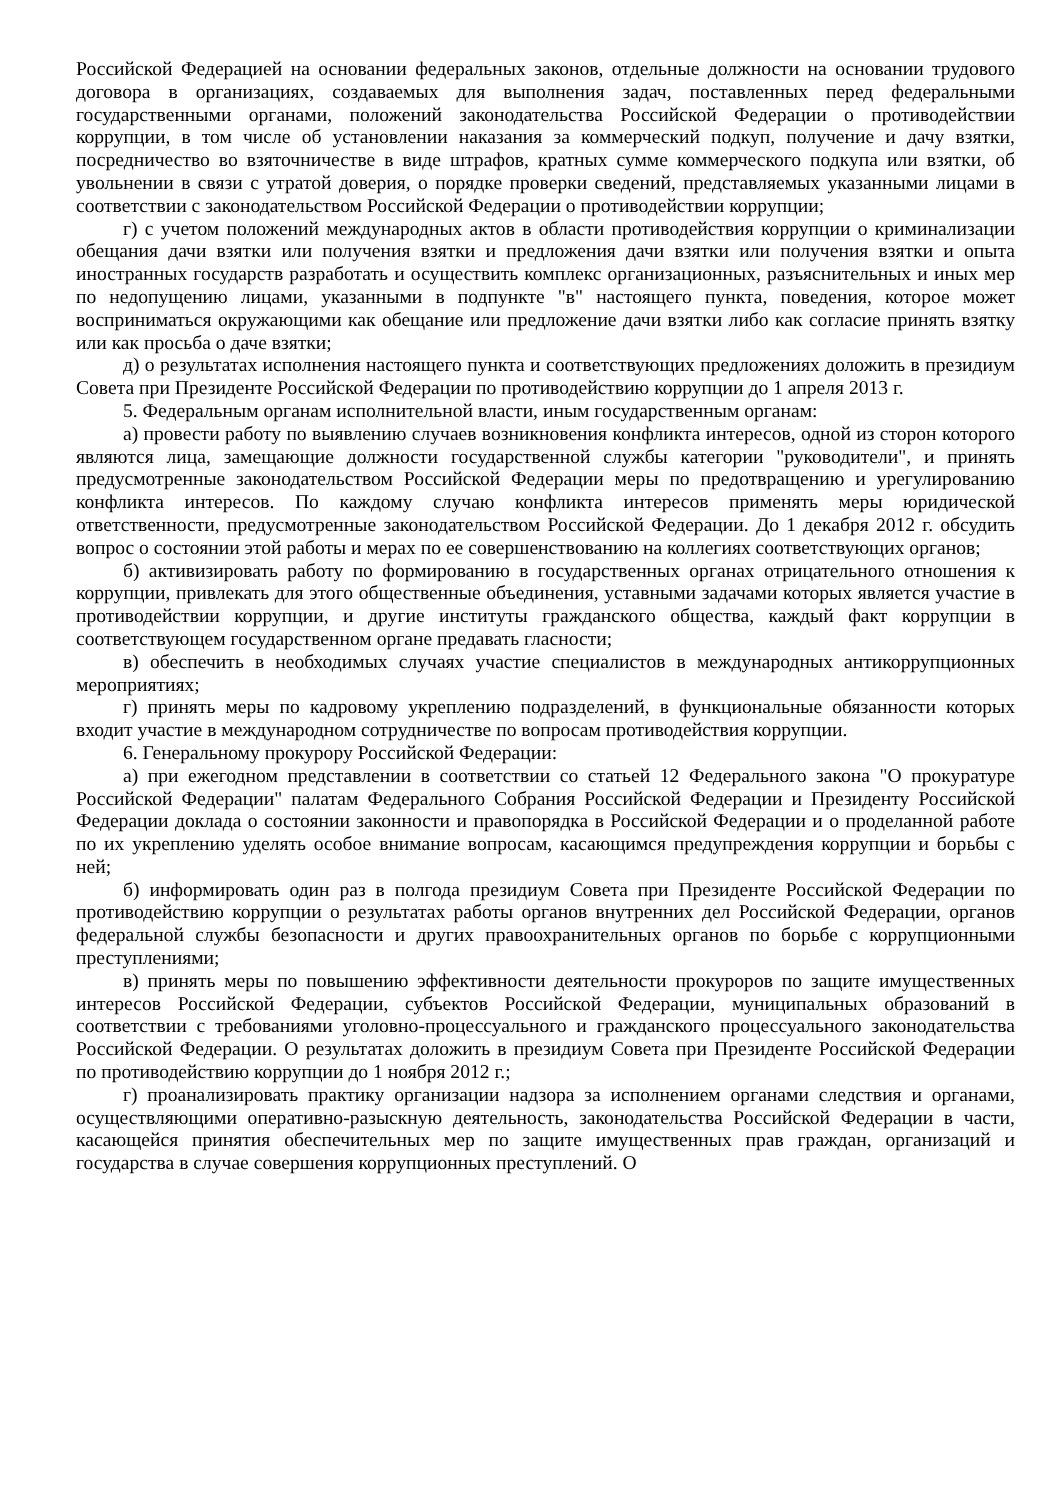Российской Федерацией на основании федеральных законов, отдельные должности на основании трудового договора в организациях, создаваемых для выполнения задач, поставленных перед федеральными государственными органами, положений законодательства Российской Федерации о противодействии коррупции, в том числе об установлении наказания за коммерческий подкуп, получение и дачу взятки, посредничество во взяточничестве в виде штрафов, кратных сумме коммерческого подкупа или взятки, об увольнении в связи с утратой доверия, о порядке проверки сведений, представляемых указанными лицами в соответствии с законодательством Российской Федерации о противодействии коррупции;
г) с учетом положений международных актов в области противодействия коррупции о криминализации обещания дачи взятки или получения взятки и предложения дачи взятки или получения взятки и опыта иностранных государств разработать и осуществить комплекс организационных, разъяснительных и иных мер по недопущению лицами, указанными в подпункте "в" настоящего пункта, поведения, которое может восприниматься окружающими как обещание или предложение дачи взятки либо как согласие принять взятку или как просьба о даче взятки;
д) о результатах исполнения настоящего пункта и соответствующих предложениях доложить в президиум Совета при Президенте Российской Федерации по противодействию коррупции до 1 апреля 2013 г.
5. Федеральным органам исполнительной власти, иным государственным органам:
а) провести работу по выявлению случаев возникновения конфликта интересов, одной из сторон которого являются лица, замещающие должности государственной службы категории "руководители", и принять предусмотренные законодательством Российской Федерации меры по предотвращению и урегулированию конфликта интересов. По каждому случаю конфликта интересов применять меры юридической ответственности, предусмотренные законодательством Российской Федерации. До 1 декабря 2012 г. обсудить вопрос о состоянии этой работы и мерах по ее совершенствованию на коллегиях соответствующих органов;
б) активизировать работу по формированию в государственных органах отрицательного отношения к коррупции, привлекать для этого общественные объединения, уставными задачами которых является участие в противодействии коррупции, и другие институты гражданского общества, каждый факт коррупции в соответствующем государственном органе предавать гласности;
в) обеспечить в необходимых случаях участие специалистов в международных антикоррупционных мероприятиях;
г) принять меры по кадровому укреплению подразделений, в функциональные обязанности которых входит участие в международном сотрудничестве по вопросам противодействия коррупции.
6. Генеральному прокурору Российской Федерации:
а) при ежегодном представлении в соответствии со статьей 12 Федерального закона "О прокуратуре Российской Федерации" палатам Федерального Собрания Российской Федерации и Президенту Российской Федерации доклада о состоянии законности и правопорядка в Российской Федерации и о проделанной работе по их укреплению уделять особое внимание вопросам, касающимся предупреждения коррупции и борьбы с ней;
б) информировать один раз в полгода президиум Совета при Президенте Российской Федерации по противодействию коррупции о результатах работы органов внутренних дел Российской Федерации, органов федеральной службы безопасности и других правоохранительных органов по борьбе с коррупционными преступлениями;
в) принять меры по повышению эффективности деятельности прокуроров по защите имущественных интересов Российской Федерации, субъектов Российской Федерации, муниципальных образований в соответствии с требованиями уголовно-процессуального и гражданского процессуального законодательства Российской Федерации. О результатах доложить в президиум Совета при Президенте Российской Федерации по противодействию коррупции до 1 ноября 2012 г.;
г) проанализировать практику организации надзора за исполнением органами следствия и органами, осуществляющими оперативно-разыскную деятельность, законодательства Российской Федерации в части, касающейся принятия обеспечительных мер по защите имущественных прав граждан, организаций и государства в случае совершения коррупционных преступлений. О